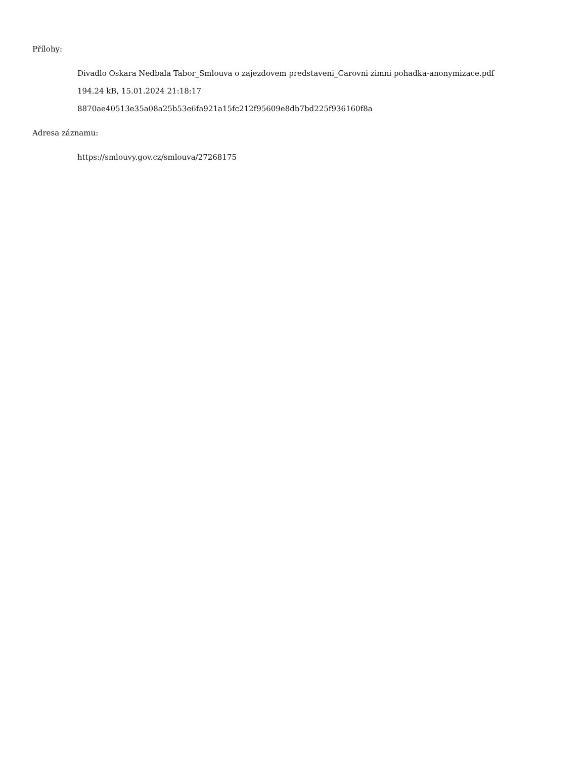Přílohy:
Divadlo Oskara Nedbala Tabor_Smlouva o zajezdovem predstaveni_Carovni zimni pohadka-anonymizace.pdf
194.24 kB, 15.01.2024 21:18:17
8870ae40513e35a08a25b53e6fa921a15fc212f95609e8db7bd225f936160f8a
Adresa záznamu:
https://smlouvy.gov.cz/smlouva/27268175